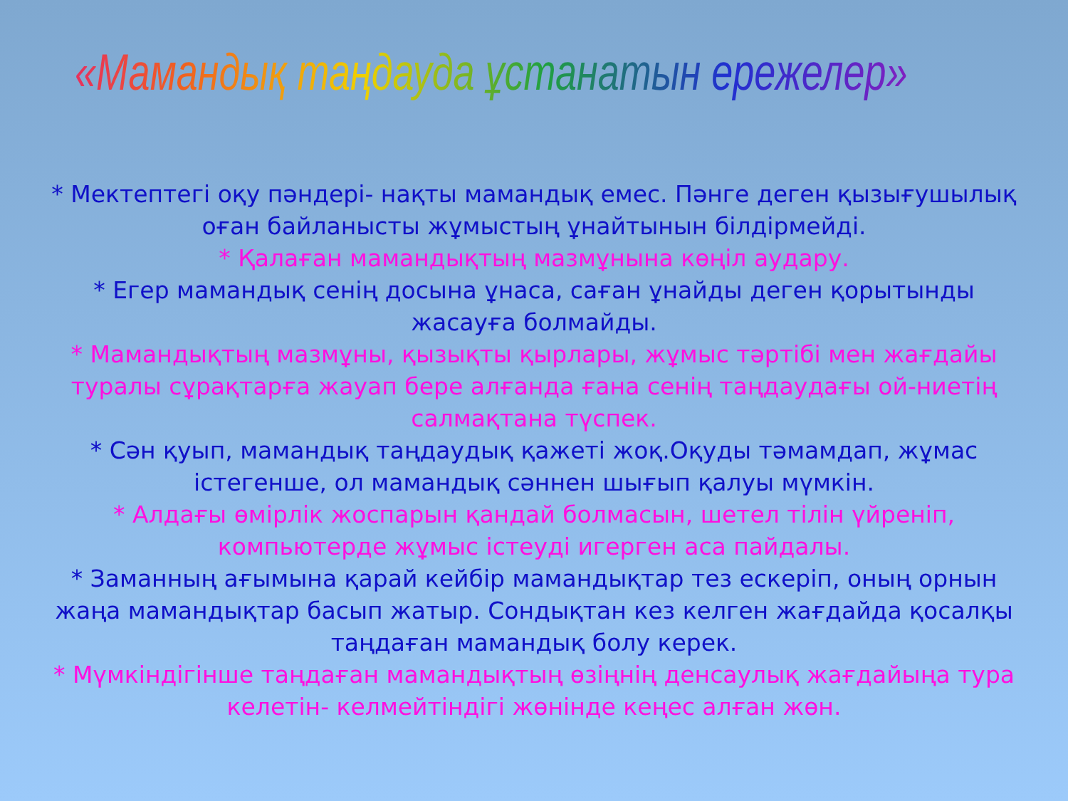«Мамандық таңдауда ұстанатын ережелер»
* Мектептегі оқу пәндері- нақты мамандық емес. Пәнге деген қызығушылық оған байланысты жұмыстың ұнайтынын білдірмейді.
* Қалаған мамандықтың мазмұнына көңіл аудару.
* Егер мамандық сенің досына ұнаса, саған ұнайды деген қорытынды жасауға болмайды.
* Мамандықтың мазмұны, қызықты қырлары, жұмыс тәртібі мен жағдайы туралы сұрақтарға жауап бере алғанда ғана сенің таңдаудағы ой-ниетің салмақтана түспек.
* Сән қуып, мамандық таңдаудық қажеті жоқ.Оқуды тәмамдап, жұмас істегенше, ол мамандық сәннен шығып қалуы мүмкін.
* Алдағы өмірлік жоспарын қандай болмасын, шетел тілін үйреніп, компьютерде жұмыс істеуді игерген аса пайдалы.
* Заманның ағымына қарай кейбір мамандықтар тез ескеріп, оның орнын жаңа мамандықтар басып жатыр. Сондықтан кез келген жағдайда қосалқы таңдаған мамандық болу керек.
* Мүмкіндігінше таңдаған мамандықтың өзіңнің денсаулық жағдайыңа тура келетін- келмейтіндігі жөнінде кеңес алған жөн.